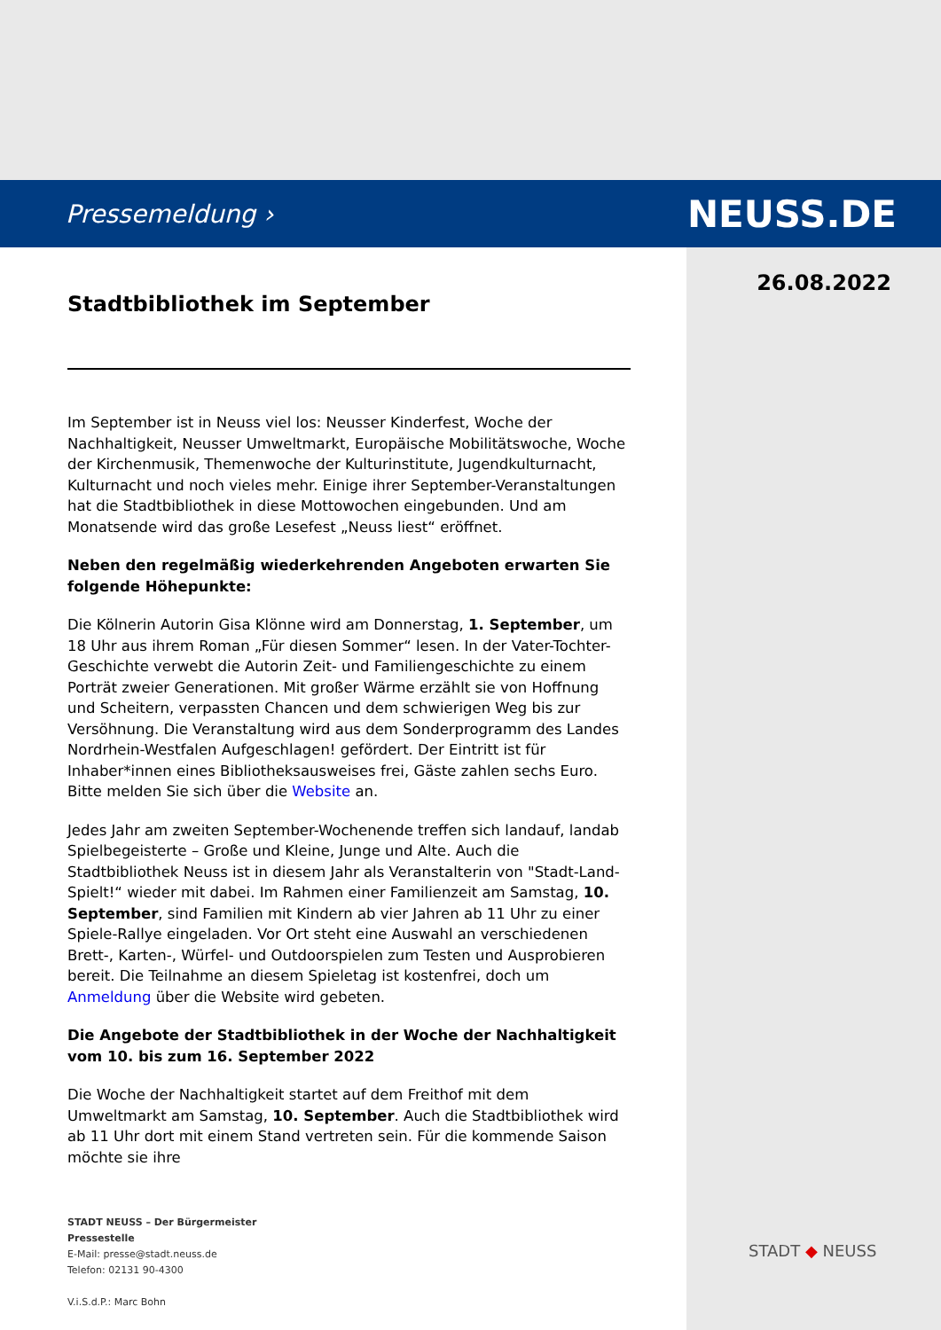Pressemeldung › NEUSS.DE
26.08.2022
Stadtbibliothek im September
Im September ist in Neuss viel los: Neusser Kinderfest, Woche der Nachhaltigkeit, Neusser Umweltmarkt, Europäische Mobilitätswoche, Woche der Kirchenmusik, Themenwoche der Kulturinstitute, Jugendkulturnacht, Kulturnacht und noch vieles mehr. Einige ihrer September-Veranstaltungen hat die Stadtbibliothek in diese Mottowochen eingebunden. Und am Monatsende wird das große Lesefest „Neuss liest“ eröffnet.
Neben den regelmäßig wiederkehrenden Angeboten erwarten Sie folgende Höhepunkte:
Die Kölnerin Autorin Gisa Klönne wird am Donnerstag, 1. September, um 18 Uhr aus ihrem Roman „Für diesen Sommer“ lesen. In der Vater-Tochter-Geschichte verwebt die Autorin Zeit- und Familiengeschichte zu einem Porträt zweier Generationen. Mit großer Wärme erzählt sie von Hoffnung und Scheitern, verpassten Chancen und dem schwierigen Weg bis zur Versöhnung. Die Veranstaltung wird aus dem Sonderprogramm des Landes Nordrhein-Westfalen Aufgeschlagen! gefördert. Der Eintritt ist für Inhaber*innen eines Bibliotheksausweises frei, Gäste zahlen sechs Euro. Bitte melden Sie sich über die Website an.
Jedes Jahr am zweiten September-Wochenende treffen sich landauf, landab Spielbegeisterte – Große und Kleine, Junge und Alte. Auch die Stadtbibliothek Neuss ist in diesem Jahr als Veranstalterin von "Stadt-Land- Spielt!“ wieder mit dabei. Im Rahmen einer Familienzeit am Samstag, 10. September, sind Familien mit Kindern ab vier Jahren ab 11 Uhr zu einer Spiele-Rallye eingeladen. Vor Ort steht eine Auswahl an verschiedenen Brett-, Karten-, Würfel- und Outdoorspielen zum Testen und Ausprobieren bereit. Die Teilnahme an diesem Spieletag ist kostenfrei, doch um Anmeldung über die Website wird gebeten.
Die Angebote der Stadtbibliothek in der Woche der Nachhaltigkeit vom 10. bis zum 16. September 2022
Die Woche der Nachhaltigkeit startet auf dem Freithof mit dem Umweltmarkt am Samstag, 10. September. Auch die Stadtbibliothek wird ab 11 Uhr dort mit einem Stand vertreten sein. Für die kommende Saison möchte sie ihre
STADT NEUSS – Der Bürgermeister
Pressestelle
E-Mail: presse@stadt.neuss.de
Telefon: 02131 90-4300
V.i.S.d.P.: Marc Bohn
STADT ◆ NEUSS